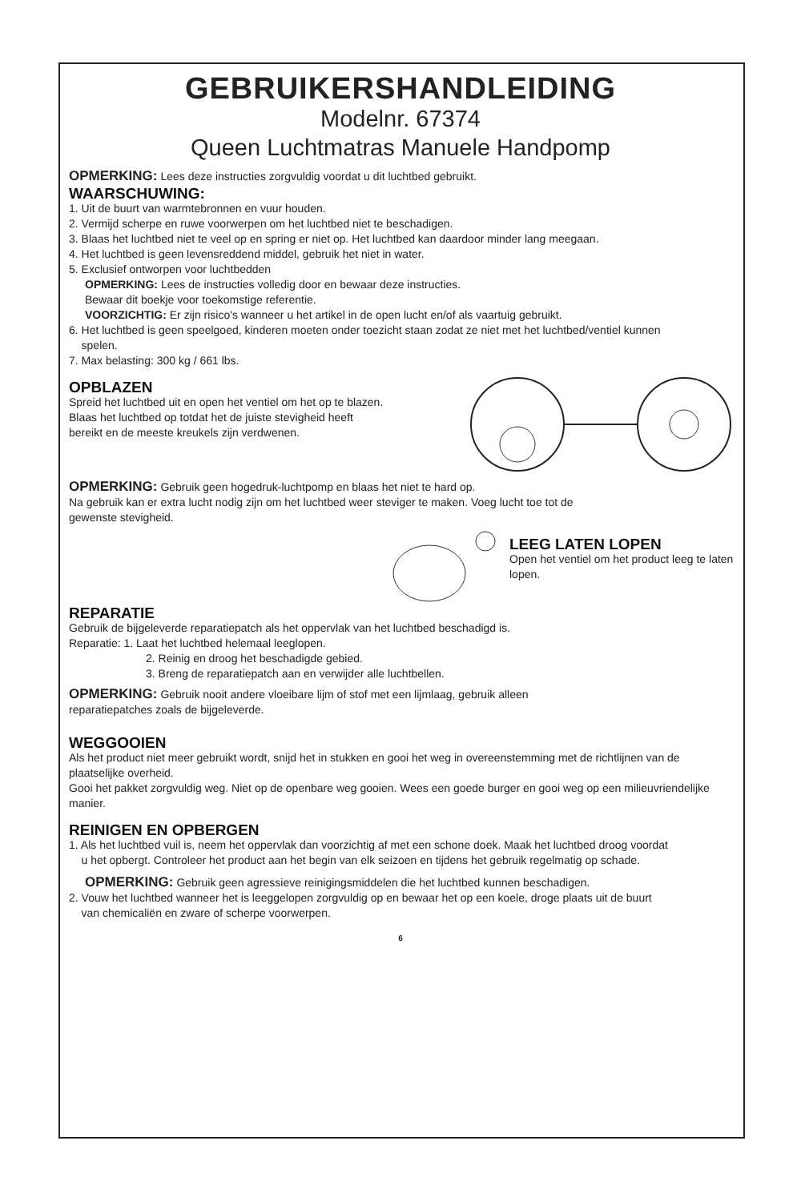GEBRUIKERSHANDLEIDING
Modelnr. 67374
Queen Luchtmatras Manuele Handpomp
OPMERKING: Lees deze instructies zorgvuldig voordat u dit luchtbed gebruikt.
WAARSCHUWING:
1. Uit de buurt van warmtebronnen en vuur houden.
2. Vermijd scherpe en ruwe voorwerpen om het luchtbed niet te beschadigen.
3. Blaas het luchtbed niet te veel op en spring er niet op. Het luchtbed kan daardoor minder lang meegaan.
4. Het luchtbed is geen levensreddend middel, gebruik het niet in water.
5. Exclusief ontworpen voor luchtbedden
OPMERKING: Lees de instructies volledig door en bewaar deze instructies.
Bewaar dit boekje voor toekomstige referentie.
VOORZICHTIG: Er zijn risico's wanneer u het artikel in de open lucht en/of als vaartuig gebruikt.
6. Het luchtbed is geen speelgoed, kinderen moeten onder toezicht staan zodat ze niet met het luchtbed/ventiel kunnen
spelen.
7. Max belasting: 300 kg / 661 lbs.
OPBLAZEN
Spreid het luchtbed uit en open het ventiel om het op te blazen.
Blaas het luchtbed op totdat het de juiste stevigheid heeft
bereikt en de meeste kreukels zijn verdwenen.
OPMERKING: Gebruik geen hogedruk-luchtpomp en blaas het niet te hard op.
Na gebruik kan er extra lucht nodig zijn om het luchtbed weer steviger te maken. Voeg lucht toe tot de
gewenste stevigheid.
LEEG LATEN LOPEN
Open het ventiel om het product leeg te laten lopen.
REPARATIE
Gebruik de bijgeleverde reparatiepatch als het oppervlak van het luchtbed beschadigd is.
Reparatie: 1. Laat het luchtbed helemaal leeglopen.
2. Reinig en droog het beschadigde gebied.
3. Breng de reparatiepatch aan en verwijder alle luchtbellen.
OPMERKING: Gebruik nooit andere vloeibare lijm of stof met een lijmlaag, gebruik alleen
reparatiepatches zoals de bijgeleverde.
WEGGOOIEN
Als het product niet meer gebruikt wordt, snijd het in stukken en gooi het weg in overeenstemming met de richtlijnen van de plaatselijke overheid.
Gooi het pakket zorgvuldig weg. Niet op de openbare weg gooien. Wees een goede burger en gooi weg op een milieuvriendelijke manier.
REINIGEN EN OPBERGEN
1. Als het luchtbed vuil is, neem het oppervlak dan voorzichtig af met een schone doek. Maak het luchtbed droog voordat
u het opbergt. Controleer het product aan het begin van elk seizoen en tijdens het gebruik regelmatig op schade.
OPMERKING: Gebruik geen agressieve reinigingsmiddelen die het luchtbed kunnen beschadigen.
2. Vouw het luchtbed wanneer het is leeggelopen zorgvuldig op en bewaar het op een koele, droge plaats uit de buurt
van chemicaliën en zware of scherpe voorwerpen.
6